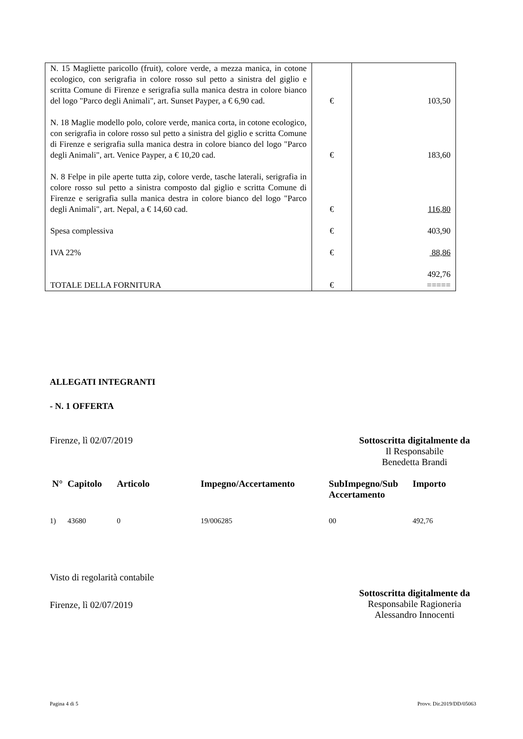| N. 15 Magliette paricollo (fruit), colore verde, a mezza manica, in cotone ecologico, con serigrafia in colore rosso sul petto a sinistra del giglio e scritta Comune di Firenze e serigrafia sulla manica destra in colore bianco del logo "Parco degli Animali", art. Sunset Payper, a € 6,90 cad. | € | 103,50 |
| N. 18 Maglie modello polo, colore verde, manica corta, in cotone ecologico, con serigrafia in colore rosso sul petto a sinistra del giglio e scritta Comune di Firenze e serigrafia sulla manica destra in colore bianco del logo "Parco degli Animali", art. Venice Payper, a € 10,20 cad. | € | 183,60 |
| N. 8 Felpe in pile aperte tutta zip, colore verde, tasche laterali, serigrafia in colore rosso sul petto a sinistra composto dal giglio e scritta Comune di Firenze e serigrafia sulla manica destra in colore bianco del logo "Parco degli Animali", art. Nepal, a € 14,60 cad. | € | 116,80 |
| Spesa complessiva | € | 403,90 |
| IVA 22% | € | 88,86 |
| TOTALE DELLA FORNITURA | € | 492,76 ===== |
ALLEGATI INTEGRANTI
- N. 1 OFFERTA
Firenze, lì 02/07/2019 Sottoscritta digitalmente da
Il Responsabile
Benedetta Brandi
| N° | Capitolo | Articolo | Impegno/Accertamento | SubImpegno/Sub Accertamento | Importo |
| --- | --- | --- | --- | --- | --- |
| 1) | 43680 | 0 | 19/006285 | 00 | 492,76 |
Visto di regolarità contabile
Firenze, lì 02/07/2019
Sottoscritta digitalmente da
Responsabile Ragioneria
Alessandro Innocenti
Pagina 4 di 5 Provv. Dir.2019/DD/05063